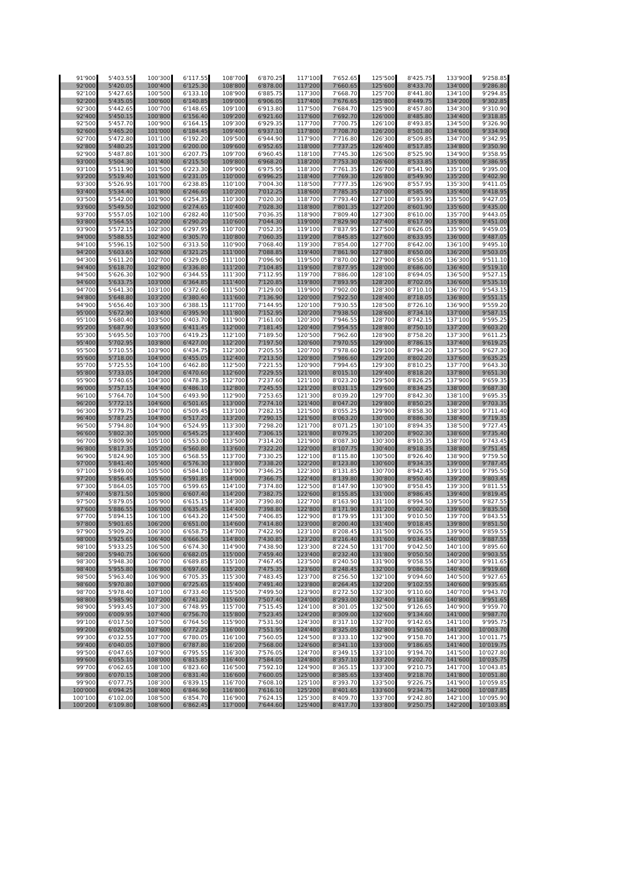| 91'900 | 5'403.55 | 100'300 | 6'117.55 | 108'700 | 6'870.25 | 117'100 | 7'652.65 | 125'500 | 8'425.75 | 133'900 | 9'258.85 |
| 92'000 | 5'420.05 | 100'400 | 6'125.30 | 108'800 | 6'878.00 | 117'200 | 7'660.65 | 125'600 | 8'433.70 | 134'000 | 9'286.80 |
| 92'100 | 5'427.65 | 100'500 | 6'133.10 | 108'900 | 6'885.75 | 117'300 | 7'668.70 | 125'700 | 8'441.80 | 134'100 | 9'294.85 |
| 92'200 | 5'435.05 | 100'600 | 6'140.85 | 109'000 | 6'906.05 | 117'400 | 7'676.65 | 125'800 | 8'449.75 | 134'200 | 9'302.85 |
| 92'300 | 5'442.65 | 100'700 | 6'148.65 | 109'100 | 6'913.80 | 117'500 | 7'684.70 | 125'900 | 8'457.80 | 134'300 | 9'310.90 |
| 92'400 | 5'450.15 | 100'800 | 6'156.40 | 109'200 | 6'921.60 | 117'600 | 7'692.70 | 126'000 | 8'485.80 | 134'400 | 9'318.85 |
| 92'500 | 5'457.70 | 100'900 | 6'164.15 | 109'300 | 6'929.35 | 117'700 | 7'700.75 | 126'100 | 8'493.85 | 134'500 | 9'326.90 |
| 92'600 | 5'465.20 | 101'000 | 6'184.45 | 109'400 | 6'937.10 | 117'800 | 7'708.70 | 126'200 | 8'501.80 | 134'600 | 9'334.90 |
| 92'700 | 5'472.80 | 101'100 | 6'192.20 | 109'500 | 6'944.90 | 117'900 | 7'716.80 | 126'300 | 8'509.85 | 134'700 | 9'342.95 |
| 92'800 | 5'480.25 | 101'200 | 6'200.00 | 109'600 | 6'952.65 | 118'000 | 7'737.25 | 126'400 | 8'517.85 | 134'800 | 9'350.90 |
| 92'900 | 5'487.80 | 101'300 | 6'207.75 | 109'700 | 6'960.45 | 118'100 | 7'745.30 | 126'500 | 8'525.90 | 134'900 | 9'358.95 |
| 93'000 | 5'504.30 | 101'400 | 6'215.50 | 109'800 | 6'968.20 | 118'200 | 7'753.30 | 126'600 | 8'533.85 | 135'000 | 9'386.95 |
| 93'100 | 5'511.90 | 101'500 | 6'223.30 | 109'900 | 6'975.95 | 118'300 | 7'761.35 | 126'700 | 8'541.90 | 135'100 | 9'395.00 |
| 93'200 | 5'519.40 | 101'600 | 6'231.05 | 110'000 | 6'996.25 | 118'400 | 7'769.30 | 126'800 | 8'549.90 | 135'200 | 9'402.90 |
| 93'300 | 5'526.95 | 101'700 | 6'238.85 | 110'100 | 7'004.30 | 118'500 | 7'777.35 | 126'900 | 8'557.95 | 135'300 | 9'411.05 |
| 93'400 | 5'534.40 | 101'800 | 6'246.60 | 110'200 | 7'012.25 | 118'600 | 7'785.35 | 127'000 | 8'585.90 | 135'400 | 9'418.95 |
| 93'500 | 5'542.00 | 101'900 | 6'254.35 | 110'300 | 7'020.30 | 118'700 | 7'793.40 | 127'100 | 8'593.95 | 135'500 | 9'427.05 |
| 93'600 | 5'549.50 | 102'000 | 6'274.65 | 110'400 | 7'028.30 | 118'800 | 7'801.35 | 127'200 | 8'601.90 | 135'600 | 9'435.00 |
| 93'700 | 5'557.05 | 102'100 | 6'282.40 | 110'500 | 7'036.35 | 118'900 | 7'809.40 | 127'300 | 8'610.00 | 135'700 | 9'443.05 |
| 93'800 | 5'564.55 | 102'200 | 6'290.20 | 110'600 | 7'044.30 | 119'000 | 7'829.90 | 127'400 | 8'617.90 | 135'800 | 9'451.00 |
| 93'900 | 5'572.15 | 102'300 | 6'297.95 | 110'700 | 7'052.35 | 119'100 | 7'837.95 | 127'500 | 8'626.05 | 135'900 | 9'459.05 |
| 94'000 | 5'588.55 | 102'400 | 6'305.70 | 110'800 | 7'060.35 | 119'200 | 7'845.85 | 127'600 | 8'633.95 | 136'000 | 9'487.05 |
| 94'100 | 5'596.15 | 102'500 | 6'313.50 | 110'900 | 7'068.40 | 119'300 | 7'854.00 | 127'700 | 8'642.00 | 136'100 | 9'495.10 |
| 94'200 | 5'603.65 | 102'600 | 6'321.25 | 111'000 | 7'088.85 | 119'400 | 7'861.90 | 127'800 | 8'650.00 | 136'200 | 9'503.05 |
| 94'300 | 5'611.20 | 102'700 | 6'329.05 | 111'100 | 7'096.90 | 119'500 | 7'870.00 | 127'900 | 8'658.05 | 136'300 | 9'511.10 |
| 94'400 | 5'618.70 | 102'800 | 6'336.80 | 111'200 | 7'104.85 | 119'600 | 7'877.95 | 128'000 | 8'686.00 | 136'400 | 9'519.10 |
| 94'500 | 5'626.30 | 102'900 | 6'344.55 | 111'300 | 7'112.95 | 119'700 | 7'886.00 | 128'100 | 8'694.05 | 136'500 | 9'527.15 |
| 94'600 | 5'633.75 | 103'000 | 6'364.85 | 111'400 | 7'120.85 | 119'800 | 7'893.95 | 128'200 | 8'702.05 | 136'600 | 9'535.10 |
| 94'700 | 5'641.30 | 103'100 | 6'372.60 | 111'500 | 7'129.00 | 119'900 | 7'902.00 | 128'300 | 8'710.10 | 136'700 | 9'543.15 |
| 94'800 | 5'648.80 | 103'200 | 6'380.40 | 111'600 | 7'136.90 | 120'000 | 7'922.50 | 128'400 | 8'718.05 | 136'800 | 9'551.15 |
| 94'900 | 5'656.40 | 103'300 | 6'388.15 | 111'700 | 7'144.95 | 120'100 | 7'930.55 | 128'500 | 8'726.10 | 136'900 | 9'559.20 |
| 95'000 | 5'672.90 | 103'400 | 6'395.90 | 111'800 | 7'152.95 | 120'200 | 7'938.50 | 128'600 | 8'734.10 | 137'000 | 9'587.15 |
| 95'100 | 5'680.40 | 103'500 | 6'403.70 | 111'900 | 7'161.00 | 120'300 | 7'946.55 | 128'700 | 8'742.15 | 137'100 | 9'595.25 |
| 95'200 | 5'687.90 | 103'600 | 6'411.45 | 112'000 | 7'181.45 | 120'400 | 7'954.55 | 128'800 | 8'750.10 | 137'200 | 9'603.20 |
| 95'300 | 5'695.50 | 103'700 | 6'419.25 | 112'100 | 7'189.50 | 120'500 | 7'962.60 | 128'900 | 8'758.20 | 137'300 | 9'611.25 |
| 95'400 | 5'702.95 | 103'800 | 6'427.00 | 112'200 | 7'197.50 | 120'600 | 7'970.55 | 129'000 | 8'786.15 | 137'400 | 9'619.25 |
| 95'500 | 5'710.55 | 103'900 | 6'434.75 | 112'300 | 7'205.55 | 120'700 | 7'978.60 | 129'100 | 8'794.20 | 137'500 | 9'627.30 |
| 95'600 | 5'718.00 | 104'000 | 6'455.05 | 112'400 | 7'213.50 | 120'800 | 7'986.60 | 129'200 | 8'802.20 | 137'600 | 9'635.25 |
| 95'700 | 5'725.55 | 104'100 | 6'462.80 | 112'500 | 7'221.55 | 120'900 | 7'994.65 | 129'300 | 8'810.25 | 137'700 | 9'643.30 |
| 95'800 | 5'733.05 | 104'200 | 6'470.60 | 112'600 | 7'229.55 | 121'000 | 8'015.10 | 129'400 | 8'818.20 | 137'800 | 9'651.30 |
| 95'900 | 5'740.65 | 104'300 | 6'478.35 | 112'700 | 7'237.60 | 121'100 | 8'023.20 | 129'500 | 8'826.25 | 137'900 | 9'659.35 |
| 96'000 | 5'757.15 | 104'400 | 6'486.10 | 112'800 | 7'245.55 | 121'200 | 8'031.15 | 129'600 | 8'834.25 | 138'000 | 9'687.30 |
| 96'100 | 5'764.70 | 104'500 | 6'493.90 | 112'900 | 7'253.65 | 121'300 | 8'039.20 | 129'700 | 8'842.30 | 138'100 | 9'695.35 |
| 96'200 | 5'772.15 | 104'600 | 6'501.65 | 113'000 | 7'274.10 | 121'400 | 8'047.20 | 129'800 | 8'850.25 | 138'200 | 9'703.35 |
| 96'300 | 5'779.75 | 104'700 | 6'509.45 | 113'100 | 7'282.15 | 121'500 | 8'055.25 | 129'900 | 8'858.30 | 138'300 | 9'711.40 |
| 96'400 | 5'787.25 | 104'800 | 6'517.20 | 113'200 | 7'290.15 | 121'600 | 8'063.20 | 130'000 | 8'886.30 | 138'400 | 9'719.35 |
| 96'500 | 5'794.80 | 104'900 | 6'524.95 | 113'300 | 7'298.20 | 121'700 | 8'071.25 | 130'100 | 8'894.35 | 138'500 | 9'727.45 |
| 96'600 | 5'802.30 | 105'000 | 6'545.25 | 113'400 | 7'306.15 | 121'800 | 8'079.25 | 130'200 | 8'902.30 | 138'600 | 9'735.40 |
| 96'700 | 5'809.90 | 105'100 | 6'553.00 | 113'500 | 7'314.20 | 121'900 | 8'087.30 | 130'300 | 8'910.35 | 138'700 | 9'743.45 |
| 96'800 | 5'817.35 | 105'200 | 6'560.80 | 113'600 | 7'322.20 | 122'000 | 8'107.75 | 130'400 | 8'918.35 | 138'800 | 9'751.45 |
| 96'900 | 5'824.90 | 105'300 | 6'568.55 | 113'700 | 7'330.25 | 122'100 | 8'115.80 | 130'500 | 8'926.40 | 138'900 | 9'759.50 |
| 97'000 | 5'841.40 | 105'400 | 6'576.30 | 113'800 | 7'338.20 | 122'200 | 8'123.80 | 130'600 | 8'934.35 | 139'000 | 9'787.45 |
| 97'100 | 5'849.00 | 105'500 | 6'584.10 | 113'900 | 7'346.25 | 122'300 | 8'131.85 | 130'700 | 8'942.45 | 139'100 | 9'795.50 |
| 97'200 | 5'856.45 | 105'600 | 6'591.85 | 114'000 | 7'366.75 | 122'400 | 8'139.80 | 130'800 | 8'950.40 | 139'200 | 9'803.45 |
| 97'300 | 5'864.05 | 105'700 | 6'599.65 | 114'100 | 7'374.80 | 122'500 | 8'147.90 | 130'900 | 8'958.45 | 139'300 | 9'811.55 |
| 97'400 | 5'871.50 | 105'800 | 6'607.40 | 114'200 | 7'382.75 | 122'600 | 8'155.85 | 131'000 | 8'986.45 | 139'400 | 9'819.45 |
| 97'500 | 5'879.05 | 105'900 | 6'615.15 | 114'300 | 7'390.80 | 122'700 | 8'163.90 | 131'100 | 8'994.50 | 139'500 | 9'827.55 |
| 97'600 | 5'886.55 | 106'000 | 6'635.45 | 114'400 | 7'398.80 | 122'800 | 8'171.90 | 131'200 | 9'002.40 | 139'600 | 9'835.50 |
| 97'700 | 5'894.15 | 106'100 | 6'643.20 | 114'500 | 7'406.85 | 122'900 | 8'179.95 | 131'300 | 9'010.50 | 139'700 | 9'843.55 |
| 97'800 | 5'901.65 | 106'200 | 6'651.00 | 114'600 | 7'414.80 | 123'000 | 8'200.40 | 131'400 | 9'018.45 | 139'800 | 9'851.50 |
| 97'900 | 5'909.20 | 106'300 | 6'658.75 | 114'700 | 7'422.90 | 123'100 | 8'208.45 | 131'500 | 9'026.55 | 139'900 | 9'859.55 |
| 98'000 | 5'925.65 | 106'400 | 6'666.50 | 114'800 | 7'430.85 | 123'200 | 8'216.40 | 131'600 | 9'034.45 | 140'000 | 9'887.55 |
| 98'100 | 5'933.25 | 106'500 | 6'674.30 | 114'900 | 7'438.90 | 123'300 | 8'224.50 | 131'700 | 9'042.50 | 140'100 | 9'895.60 |
| 98'200 | 5'940.75 | 106'600 | 6'682.05 | 115'000 | 7'459.40 | 123'400 | 8'232.40 | 131'800 | 9'050.50 | 140'200 | 9'903.55 |
| 98'300 | 5'948.30 | 106'700 | 6'689.85 | 115'100 | 7'467.45 | 123'500 | 8'240.50 | 131'900 | 9'058.55 | 140'300 | 9'911.65 |
| 98'400 | 5'955.80 | 106'800 | 6'697.60 | 115'200 | 7'475.35 | 123'600 | 8'248.45 | 132'000 | 9'086.50 | 140'400 | 9'919.60 |
| 98'500 | 5'963.40 | 106'900 | 6'705.35 | 115'300 | 7'483.45 | 123'700 | 8'256.50 | 132'100 | 9'094.60 | 140'500 | 9'927.65 |
| 98'600 | 5'970.80 | 107'000 | 6'725.65 | 115'400 | 7'491.40 | 123'800 | 8'264.45 | 132'200 | 9'102.55 | 140'600 | 9'935.65 |
| 98'700 | 5'978.40 | 107'100 | 6'733.40 | 115'500 | 7'499.50 | 123'900 | 8'272.50 | 132'300 | 9'110.60 | 140'700 | 9'943.70 |
| 98'800 | 5'985.90 | 107'200 | 6'741.20 | 115'600 | 7'507.40 | 124'000 | 8'293.00 | 132'400 | 9'118.60 | 140'800 | 9'951.65 |
| 98'900 | 5'993.45 | 107'300 | 6'748.95 | 115'700 | 7'515.45 | 124'100 | 8'301.05 | 132'500 | 9'126.65 | 140'900 | 9'959.70 |
| 99'000 | 6'009.95 | 107'400 | 6'756.70 | 115'800 | 7'523.45 | 124'200 | 8'309.00 | 132'600 | 9'134.60 | 141'000 | 9'987.70 |
| 99'100 | 6'017.50 | 107'500 | 6'764.50 | 115'900 | 7'531.50 | 124'300 | 8'317.10 | 132'700 | 9'142.65 | 141'100 | 9'995.75 |
| 99'200 | 6'025.00 | 107'600 | 6'772.25 | 116'000 | 7'551.95 | 124'400 | 8'325.05 | 132'800 | 9'150.65 | 141'200 | 10'003.70 |
| 99'300 | 6'032.55 | 107'700 | 6'780.05 | 116'100 | 7'560.05 | 124'500 | 8'333.10 | 132'900 | 9'158.70 | 141'300 | 10'011.75 |
| 99'400 | 6'040.05 | 107'800 | 6'787.80 | 116'200 | 7'568.00 | 124'600 | 8'341.10 | 133'000 | 9'186.65 | 141'400 | 10'019.75 |
| 99'500 | 6'047.65 | 107'900 | 6'795.55 | 116'300 | 7'576.05 | 124'700 | 8'349.15 | 133'100 | 9'194.70 | 141'500 | 10'027.80 |
| 99'600 | 6'055.10 | 108'000 | 6'815.85 | 116'400 | 7'584.05 | 124'800 | 8'357.10 | 133'200 | 9'202.70 | 141'600 | 10'035.75 |
| 99'700 | 6'062.65 | 108'100 | 6'823.60 | 116'500 | 7'592.10 | 124'900 | 8'365.15 | 133'300 | 9'210.75 | 141'700 | 10'043.85 |
| 99'800 | 6'070.15 | 108'200 | 6'831.40 | 116'600 | 7'600.05 | 125'000 | 8'385.65 | 133'400 | 9'218.70 | 141'800 | 10'051.80 |
| 99'900 | 6'077.75 | 108'300 | 6'839.15 | 116'700 | 7'608.10 | 125'100 | 8'393.70 | 133'500 | 9'226.75 | 141'900 | 10'059.85 |
| 100'000 | 6'094.25 | 108'400 | 6'846.90 | 116'800 | 7'616.10 | 125'200 | 8'401.65 | 133'600 | 9'234.75 | 142'000 | 10'087.85 |
| 100'100 | 6'102.00 | 108'500 | 6'854.70 | 116'900 | 7'624.15 | 125'300 | 8'409.70 | 133'700 | 9'242.80 | 142'100 | 10'095.90 |
| 100'200 | 6'109.80 | 108'600 | 6'862.45 | 117'000 | 7'644.60 | 125'400 | 8'417.70 | 133'800 | 9'250.75 | 142'200 | 10'103.85 |